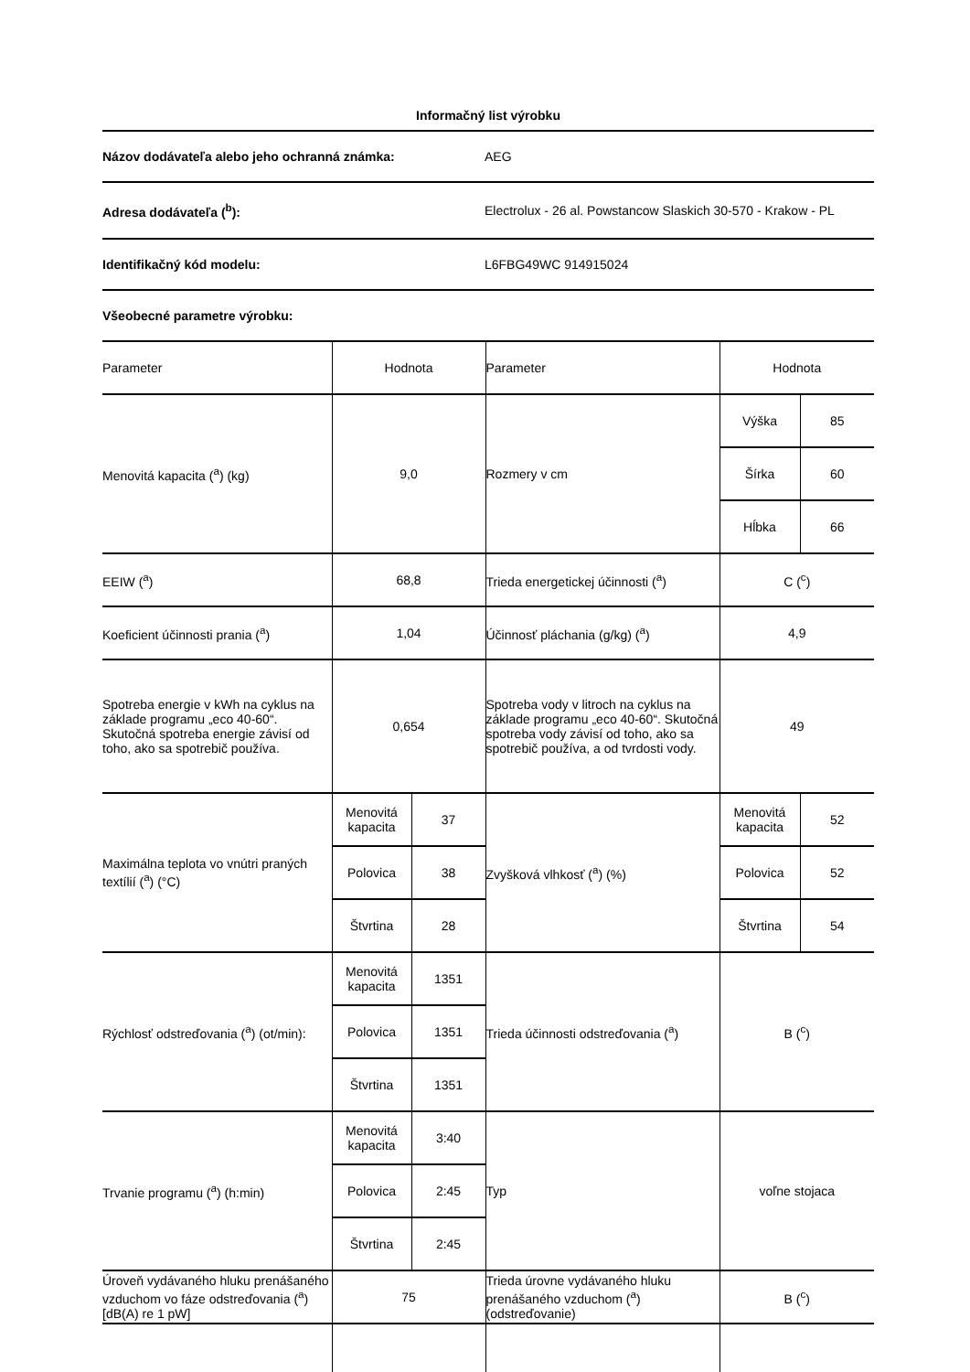Informačný list výrobku
Názov dodávateľa alebo jeho ochranná známka: AEG
Adresa dodávateľa (<sup>b</sup>):
Electrolux - 26 al. Powstancow Slaskich 30-570 - Krakow - PL
Identifikačný kód modelu: L6FBG49WC 914915024
Všeobecné parametre výrobku:
| Parameter | Hodnota | | Parameter | Hodnota | |
| Menovitá kapacita (<sup>a</sup>) (kg) | 9,0 | | Rozmery v cm | Výška | 85 |
| | | | | Šírka | 60 |
| | | | | Hĺbka | 66 |
| EEIW (<sup>a</sup>) | 68,8 | | Trieda energetickej účinnosti (<sup>a</sup>) | C (<sup>c</sup>) | |
| Koeficient účinnosti prania (<sup>a</sup>) | 1,04 | | Účinnosť pláchania (g/kg) (<sup>a</sup>) | 4,9 | |
| Spotreba energie v kWh na cyklus na základe programu „eco 40-60“. Skutočná spotreba energie závisí od toho, ako sa spotrebič používa. | 0,654 | | Spotreba vody v litroch na cyklus na základe programu „eco 40-60“. Skutočná spotreba vody závisí od toho, ako sa spotrebič používa, a od tvrdosti vody. | 49 | |
| Maximálna teplota vo vnútri praných textílií (<sup>a</sup>) (°C) | Menovitá kapacita | 37 | Zvyšková vlhkosť (<sup>a</sup>) (%) | Menovitá kapacita | 52 |
| | Polovica | 38 | | Polovica | 52 |
| | Štvrtina | 28 | | Štvrtina | 54 |
| Rýchlosť odstreďovania (<sup>a</sup>) (ot/min): | Menovitá kapacita | 1351 | Trieda účinnosti odstreďovania (<sup>a</sup>) | B (<sup>c</sup>) | |
| | Polovica | 1351 | | | |
| | Štvrtina | 1351 | | | |
| Trvanie programu (<sup>a</sup>) (h:min) | Menovitá kapacita | 3:40 | Typ | voľne stojaca | |
| | Polovica | 2:45 | | | |
| | Štvrtina | 2:45 | | | |
| Úroveň vydávaného hluku prenášaného vzduchom vo fáze odstreďovania (<sup>a</sup>) [dB(A) re 1 pW] | 75 | | Trieda úrovne vydávaného hluku prenášaného vzduchom (<sup>a</sup>) (odstreďovanie) | B (<sup>c</sup>) | |